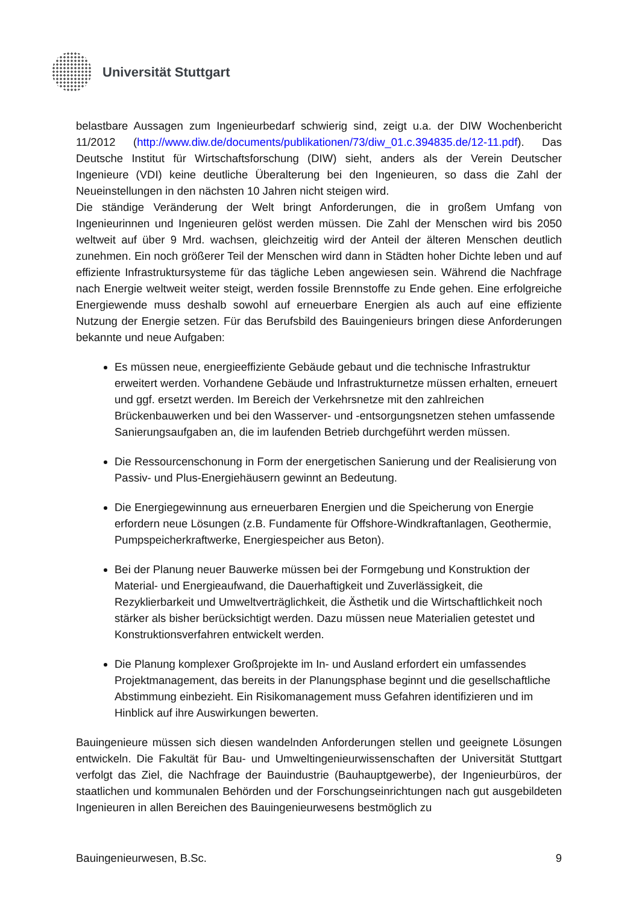Universität Stuttgart
belastbare Aussagen zum Ingenieurbedarf schwierig sind, zeigt u.a. der DIW Wochenbericht 11/2012 (http://www.diw.de/documents/publikationen/73/diw_01.c.394835.de/12-11.pdf). Das Deutsche Institut für Wirtschaftsforschung (DIW) sieht, anders als der Verein Deutscher Ingenieure (VDI) keine deutliche Überalterung bei den Ingenieuren, so dass die Zahl der Neueinstellungen in den nächsten 10 Jahren nicht steigen wird.
Die ständige Veränderung der Welt bringt Anforderungen, die in großem Umfang von Ingenieurinnen und Ingenieuren gelöst werden müssen. Die Zahl der Menschen wird bis 2050 weltweit auf über 9 Mrd. wachsen, gleichzeitig wird der Anteil der älteren Menschen deutlich zunehmen. Ein noch größerer Teil der Menschen wird dann in Städten hoher Dichte leben und auf effiziente Infrastruktursysteme für das tägliche Leben angewiesen sein. Während die Nachfrage nach Energie weltweit weiter steigt, werden fossile Brennstoffe zu Ende gehen. Eine erfolgreiche Energiewende muss deshalb sowohl auf erneuerbare Energien als auch auf eine effiziente Nutzung der Energie setzen. Für das Berufsbild des Bauingenieurs bringen diese Anforderungen bekannte und neue Aufgaben:
Es müssen neue, energieeffiziente Gebäude gebaut und die technische Infrastruktur erweitert werden. Vorhandene Gebäude und Infrastrukturnetze müssen erhalten, erneuert und ggf. ersetzt werden. Im Bereich der Verkehrsnetze mit den zahlreichen Brückenbauwerken und bei den Wasserver- und -entsorgungsnetzen stehen umfassende Sanierungsaufgaben an, die im laufenden Betrieb durchgeführt werden müssen.
Die Ressourcenschonung in Form der energetischen Sanierung und der Realisierung von Passiv- und Plus-Energiehäusern gewinnt an Bedeutung.
Die Energiegewinnung aus erneuerbaren Energien und die Speicherung von Energie erfordern neue Lösungen (z.B. Fundamente für Offshore-Windkraftanlagen, Geothermie, Pumpspeicherkraftwerke, Energiespeicher aus Beton).
Bei der Planung neuer Bauwerke müssen bei der Formgebung und Konstruktion der Material- und Energieaufwand, die Dauerhaftigkeit und Zuverlässigkeit, die Rezyklierbarkeit und Umweltverträglichkeit, die Ästhetik und die Wirtschaftlichkeit noch stärker als bisher berücksichtigt werden. Dazu müssen neue Materialien getestet und Konstruktionsverfahren entwickelt werden.
Die Planung komplexer Großprojekte im In- und Ausland erfordert ein umfassendes Projektmanagement, das bereits in der Planungsphase beginnt und die gesellschaftliche Abstimmung einbezieht. Ein Risikomanagement muss Gefahren identifizieren und im Hinblick auf ihre Auswirkungen bewerten.
Bauingenieure müssen sich diesen wandelnden Anforderungen stellen und geeignete Lösungen entwickeln. Die Fakultät für Bau- und Umweltingenieurwissenschaften der Universität Stuttgart verfolgt das Ziel, die Nachfrage der Bauindustrie (Bauhauptgewerbe), der Ingenieurbüros, der staatlichen und kommunalen Behörden und der Forschungseinrichtungen nach gut ausgebildeten Ingenieuren in allen Bereichen des Bauingenieurwesens bestmöglich zu
Bauingenieurwesen, B.Sc. 9